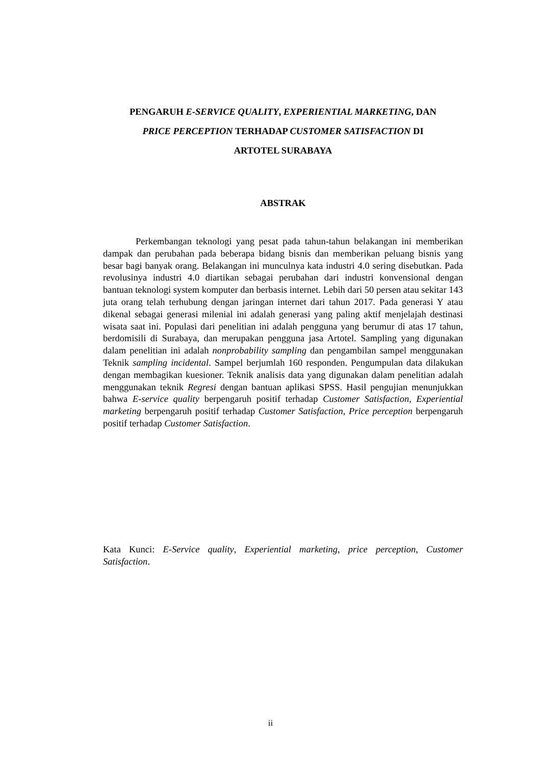PENGARUH E-SERVICE QUALITY, EXPERIENTIAL MARKETING, DAN
PRICE PERCEPTION TERHADAP CUSTOMER SATISFACTION DI
ARTOTEL SURABAYA
ABSTRAK
Perkembangan teknologi yang pesat pada tahun-tahun belakangan ini memberikan dampak dan perubahan pada beberapa bidang bisnis dan memberikan peluang bisnis yang besar bagi banyak orang. Belakangan ini munculnya kata industri 4.0 sering disebutkan. Pada revolusinya industri 4.0 diartikan sebagai perubahan dari industri konvensional dengan bantuan teknologi system komputer dan berbasis internet. Lebih dari 50 persen atau sekitar 143 juta orang telah terhubung dengan jaringan internet dari tahun 2017. Pada generasi Y atau dikenal sebagai generasi milenial ini adalah generasi yang paling aktif menjelajah destinasi wisata saat ini. Populasi dari penelitian ini adalah pengguna yang berumur di atas 17 tahun, berdomisili di Surabaya, dan merupakan pengguna jasa Artotel. Sampling yang digunakan dalam penelitian ini adalah nonprobability sampling dan pengambilan sampel menggunakan Teknik sampling incidental. Sampel berjumlah 160 responden. Pengumpulan data dilakukan dengan membagikan kuesioner. Teknik analisis data yang digunakan dalam penelitian adalah menggunakan teknik Regresi dengan bantuan aplikasi SPSS. Hasil pengujian menunjukkan bahwa E-service quality berpengaruh positif terhadap Customer Satisfaction, Experiential marketing berpengaruh positif terhadap Customer Satisfaction, Price perception berpengaruh positif terhadap Customer Satisfaction.
Kata Kunci: E-Service quality, Experiential marketing, price perception, Customer Satisfaction.
ii